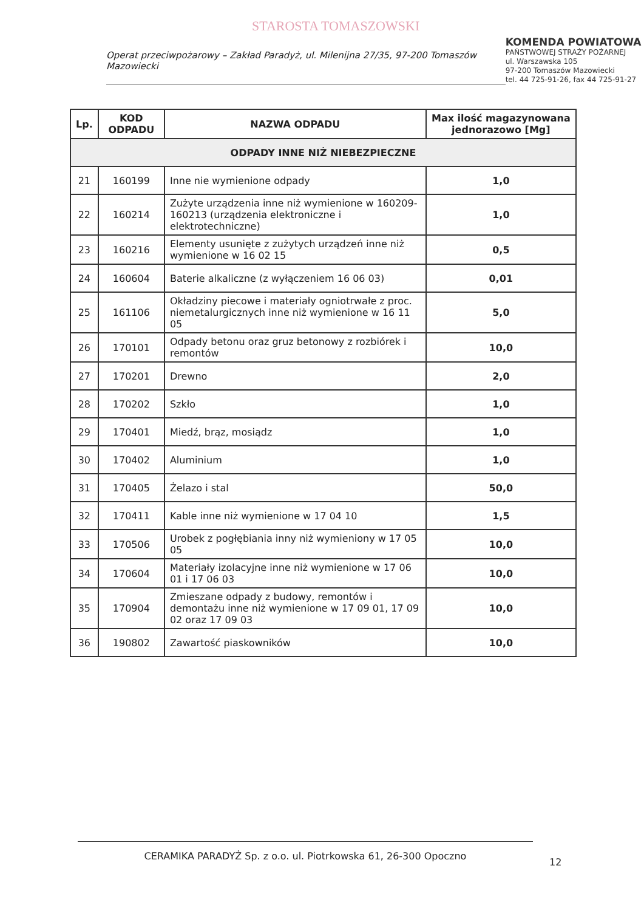STAROSTA TOMASZOWSKI
Operat przeciwpożarowy – Zakład Paradyż, ul. Milenijna 27/35, 97-200 Tomaszów Mazowiecki
KOMENDA POWIATOWA
PAŃSTWOWEJ STRAŻY POŻARNEJ
ul. Warszawska 105
97-200 Tomaszów Mazowiecki
tel. 44 725-91-26, fax 44 725-91-27
| Lp. | KOD ODPADU | NAZWA ODPADU | Max ilość magazynowana jednorazowo [Mg] |
| --- | --- | --- | --- |
| ODPADY INNE NIŻ NIEBEZPIECZNE | | | |
| 21 | 160199 | Inne nie wymienione odpady | 1,0 |
| 22 | 160214 | Zużyte urządzenia inne niż wymienione w 160209-160213 (urządzenia elektroniczne i elektrotechniczne) | 1,0 |
| 23 | 160216 | Elementy usunięte z zużytych urządzeń inne niż wymienione w 16 02 15 | 0,5 |
| 24 | 160604 | Baterie alkaliczne (z wyłączeniem 16 06 03) | 0,01 |
| 25 | 161106 | Okładziny piecowe i materiały ogniotrwałe z proc. niemetalurgicznych inne niż wymienione w 16 11 05 | 5,0 |
| 26 | 170101 | Odpady betonu oraz gruz betonowy z rozbiórek i remontów | 10,0 |
| 27 | 170201 | Drewno | 2,0 |
| 28 | 170202 | Szkło | 1,0 |
| 29 | 170401 | Miedź, brąz, mosiądz | 1,0 |
| 30 | 170402 | Aluminium | 1,0 |
| 31 | 170405 | Żelazo i stal | 50,0 |
| 32 | 170411 | Kable inne niż wymienione w 17 04 10 | 1,5 |
| 33 | 170506 | Urobek z pogłębiania inny niż wymieniony w 17 05 05 | 10,0 |
| 34 | 170604 | Materiały izolacyjne inne niż wymienione w 17 06 01 i 17 06 03 | 10,0 |
| 35 | 170904 | Zmieszane odpady z budowy, remontów i demontażu inne niż wymienione w 17 09 01, 17 09 02 oraz 17 09 03 | 10,0 |
| 36 | 190802 | Zawartość piaskowników | 10,0 |
CERAMIKA PARADYŻ Sp. z o.o. ul. Piotrkowska 61, 26-300 Opoczno
12